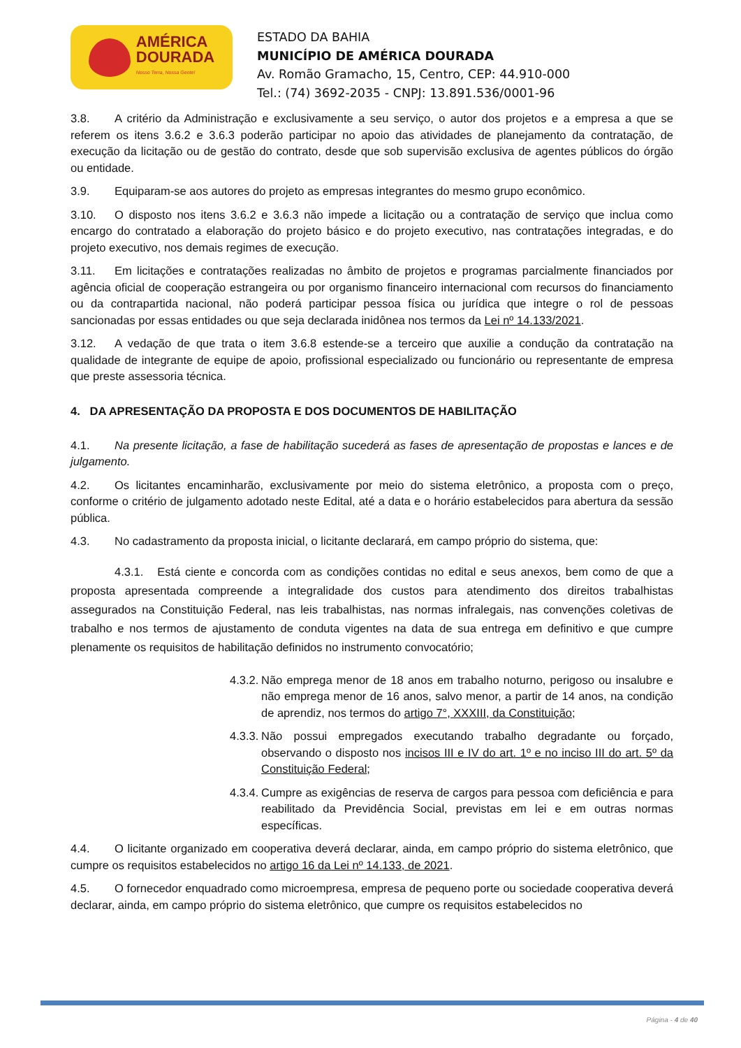AMÉRICA
DOURADA
Nosso Terra, Nossa Gente!
ESTADO DA BAHIA
MUNICÍPIO DE AMÉRICA DOURADA
Av. Romão Gramacho, 15, Centro, CEP: 44.910-000
Tel.: (74) 3692-2035 - CNPJ: 13.891.536/0001-96
3.8. A critério da Administração e exclusivamente a seu serviço, o autor dos projetos e a empresa a que se referem os itens 3.6.2 e 3.6.3 poderão participar no apoio das atividades de planejamento da contratação, de execução da licitação ou de gestão do contrato, desde que sob supervisão exclusiva de agentes públicos do órgão ou entidade.
3.9. Equiparam-se aos autores do projeto as empresas integrantes do mesmo grupo econômico.
3.10. O disposto nos itens 3.6.2 e 3.6.3 não impede a licitação ou a contratação de serviço que inclua como encargo do contratado a elaboração do projeto básico e do projeto executivo, nas contratações integradas, e do projeto executivo, nos demais regimes de execução.
3.11. Em licitações e contratações realizadas no âmbito de projetos e programas parcialmente financiados por agência oficial de cooperação estrangeira ou por organismo financeiro internacional com recursos do financiamento ou da contrapartida nacional, não poderá participar pessoa física ou jurídica que integre o rol de pessoas sancionadas por essas entidades ou que seja declarada inidônea nos termos da Lei nº 14.133/2021.
3.12. A vedação de que trata o item 3.6.8 estende-se a terceiro que auxilie a condução da contratação na qualidade de integrante de equipe de apoio, profissional especializado ou funcionário ou representante de empresa que preste assessoria técnica.
4. DA APRESENTAÇÃO DA PROPOSTA E DOS DOCUMENTOS DE HABILITAÇÃO
4.1. Na presente licitação, a fase de habilitação sucederá as fases de apresentação de propostas e lances e de julgamento.
4.2. Os licitantes encaminharão, exclusivamente por meio do sistema eletrônico, a proposta com o preço, conforme o critério de julgamento adotado neste Edital, até a data e o horário estabelecidos para abertura da sessão pública.
4.3. No cadastramento da proposta inicial, o licitante declarará, em campo próprio do sistema, que:
4.3.1. Está ciente e concorda com as condições contidas no edital e seus anexos, bem como de que a proposta apresentada compreende a integralidade dos custos para atendimento dos direitos trabalhistas assegurados na Constituição Federal, nas leis trabalhistas, nas normas infralegais, nas convenções coletivas de trabalho e nos termos de ajustamento de conduta vigentes na data de sua entrega em definitivo e que cumpre plenamente os requisitos de habilitação definidos no instrumento convocatório;
4.3.2. Não emprega menor de 18 anos em trabalho noturno, perigoso ou insalubre e não emprega menor de 16 anos, salvo menor, a partir de 14 anos, na condição de aprendiz, nos termos do artigo 7°, XXXIII, da Constituição;
4.3.3. Não possui empregados executando trabalho degradante ou forçado, observando o disposto nos incisos III e IV do art. 1º e no inciso III do art. 5º da Constituição Federal;
4.3.4. Cumpre as exigências de reserva de cargos para pessoa com deficiência e para reabilitado da Previdência Social, previstas em lei e em outras normas específicas.
4.4. O licitante organizado em cooperativa deverá declarar, ainda, em campo próprio do sistema eletrônico, que cumpre os requisitos estabelecidos no artigo 16 da Lei nº 14.133, de 2021.
4.5. O fornecedor enquadrado como microempresa, empresa de pequeno porte ou sociedade cooperativa deverá declarar, ainda, em campo próprio do sistema eletrônico, que cumpre os requisitos estabelecidos no
Página - 4 de 40